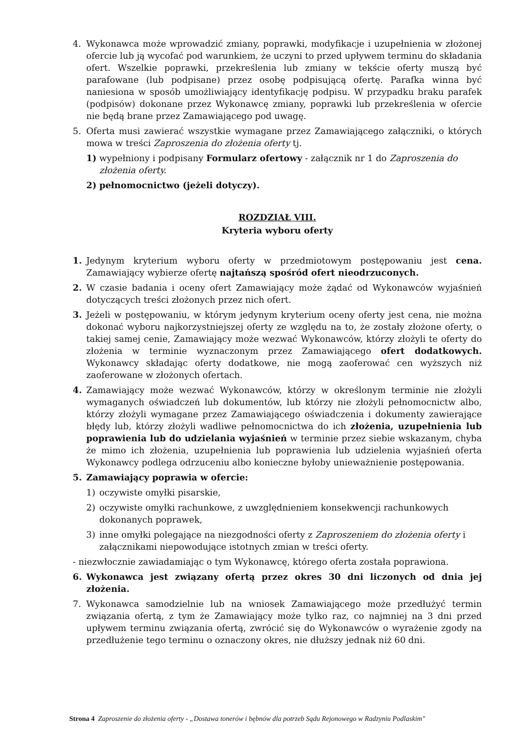4. Wykonawca może wprowadzić zmiany, poprawki, modyfikacje i uzupełnienia w złożonej ofercie lub ją wycofać pod warunkiem, że uczyni to przed upływem terminu do składania ofert. Wszelkie poprawki, przekreślenia lub zmiany w tekście oferty muszą być parafowane (lub podpisane) przez osobę podpisującą ofertę. Parafka winna być naniesiona w sposób umożliwiający identyfikację podpisu. W przypadku braku parafek (podpisów) dokonane przez Wykonawcę zmiany, poprawki lub przekreślenia w ofercie nie będą brane przez Zamawiającego pod uwagę.
5. Oferta musi zawierać wszystkie wymagane przez Zamawiającego załączniki, o których mowa w treści Zaproszenia do złożenia oferty tj.
1) wypełniony i podpisany Formularz ofertowy - załącznik nr 1 do Zaproszenia do złożenia oferty.
2) pełnomocnictwo (jeżeli dotyczy).
ROZDZIAŁ VIII.
Kryteria wyboru oferty
1. Jedynym kryterium wyboru oferty w przedmiotowym postępowaniu jest cena. Zamawiający wybierze ofertę najtańszą spośród ofert nieodrzuconych.
2. W czasie badania i oceny ofert Zamawiający może żądać od Wykonawców wyjaśnień dotyczących treści złożonych przez nich ofert.
3. Jeżeli w postępowaniu, w którym jedynym kryterium oceny oferty jest cena, nie można dokonać wyboru najkorzystniejszej oferty ze względu na to, że zostały złożone oferty, o takiej samej cenie, Zamawiający może wezwać Wykonawców, którzy złożyli te oferty do złożenia w terminie wyznaczonym przez Zamawiającego ofert dodatkowych. Wykonawcy składając oferty dodatkowe, nie mogą zaoferować cen wyższych niż zaoferowane w złożonych ofertach.
4. Zamawiający może wezwać Wykonawców, którzy w określonym terminie nie złożyli wymaganych oświadczeń lub dokumentów, lub którzy nie złożyli pełnomocnictw albo, którzy złożyli wymagane przez Zamawiającego oświadczenia i dokumenty zawierające błędy lub, którzy złożyli wadliwe pełnomocnictwa do ich złożenia, uzupełnienia lub poprawienia lub do udzielania wyjaśnień w terminie przez siebie wskazanym, chyba że mimo ich złożenia, uzupełnienia lub poprawienia lub udzielenia wyjaśnień oferta Wykonawcy podlega odrzuceniu albo konieczne byłoby unieważnienie postępowania.
5. Zamawiający poprawia w ofercie:
1) oczywiste omyłki pisarskie,
2) oczywiste omyłki rachunkowe, z uwzględnieniem konsekwencji rachunkowych dokonanych poprawek,
3) inne omyłki polegające na niezgodności oferty z Zaproszeniem do złożenia oferty i załącznikami niepowodujące istotnych zmian w treści oferty.
- niezwłocznie zawiadamiając o tym Wykonawcę, którego oferta została poprawiona.
6. Wykonawca jest związany ofertą przez okres 30 dni liczonych od dnia jej złożenia.
7. Wykonawca samodzielnie lub na wniosek Zamawiającego może przedłużyć termin związania ofertą, z tym że Zamawiający może tylko raz, co najmniej na 3 dni przed upływem terminu związania ofertą, zwrócić się do Wykonawców o wyrażenie zgody na przedłużenie tego terminu o oznaczony okres, nie dłuższy jednak niż 60 dni.
Strona 4 Zaproszenie do złożenia oferty - „Dostawa tonerów i bębnów dla potrzeb Sądu Rejonowego w Radzyniu Podlaskim"